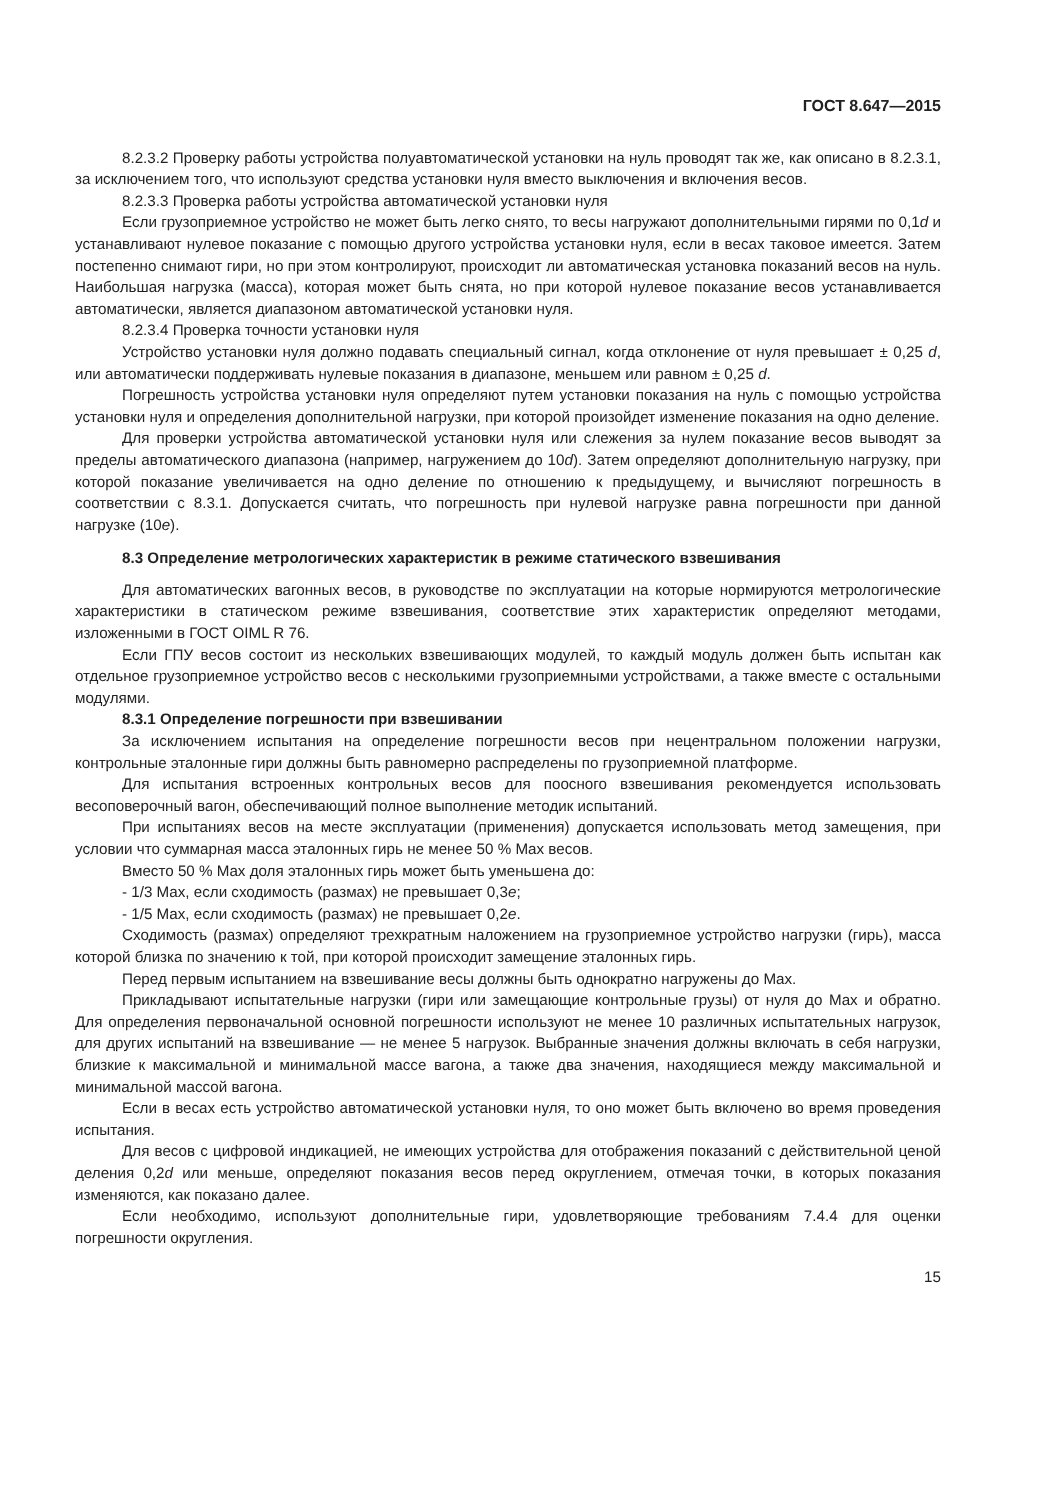ГОСТ 8.647—2015
8.2.3.2 Проверку работы устройства полуавтоматической установки на нуль проводят так же, как описано в 8.2.3.1, за исключением того, что используют средства установки нуля вместо выключения и включения весов.
8.2.3.3 Проверка работы устройства автоматической установки нуля
Если грузоприемное устройство не может быть легко снято, то весы нагружают дополнительными гирями по 0,1d и устанавливают нулевое показание с помощью другого устройства установки нуля, если в весах таковое имеется. Затем постепенно снимают гири, но при этом контролируют, происходит ли автоматическая установка показаний весов на нуль. Наибольшая нагрузка (масса), которая может быть снята, но при которой нулевое показание весов устанавливается автоматически, является диапазоном автоматической установки нуля.
8.2.3.4 Проверка точности установки нуля
Устройство установки нуля должно подавать специальный сигнал, когда отклонение от нуля превышает ± 0,25 d, или автоматически поддерживать нулевые показания в диапазоне, меньшем или равном ± 0,25 d.
Погрешность устройства установки нуля определяют путем установки показания на нуль с помощью устройства установки нуля и определения дополнительной нагрузки, при которой произойдет изменение показания на одно деление.
Для проверки устройства автоматической установки нуля или слежения за нулем показание весов выводят за пределы автоматического диапазона (например, нагружением до 10d). Затем определяют дополнительную нагрузку, при которой показание увеличивается на одно деление по отношению к предыдущему, и вычисляют погрешность в соответствии с 8.3.1. Допускается считать, что погрешность при нулевой нагрузке равна погрешности при данной нагрузке (10e).
8.3 Определение метрологических характеристик в режиме статического взвешивания
Для автоматических вагонных весов, в руководстве по эксплуатации на которые нормируются метрологические характеристики в статическом режиме взвешивания, соответствие этих характеристик определяют методами, изложенными в ГОСТ OIML R 76.
Если ГПУ весов состоит из нескольких взвешивающих модулей, то каждый модуль должен быть испытан как отдельное грузоприемное устройство весов с несколькими грузоприемными устройствами, а также вместе с остальными модулями.
8.3.1 Определение погрешности при взвешивании
За исключением испытания на определение погрешности весов при нецентральном положении нагрузки, контрольные эталонные гири должны быть равномерно распределены по грузоприемной платформе.
Для испытания встроенных контрольных весов для поосного взвешивания рекомендуется использовать весоповерочный вагон, обеспечивающий полное выполнение методик испытаний.
При испытаниях весов на месте эксплуатации (применения) допускается использовать метод замещения, при условии что суммарная масса эталонных гирь не менее 50 % Max весов.
Вместо 50 % Max доля эталонных гирь может быть уменьшена до:
- 1/3 Max, если сходимость (размах) не превышает 0,3e;
- 1/5 Max, если сходимость (размах) не превышает 0,2e.
Сходимость (размах) определяют трехкратным наложением на грузоприемное устройство нагрузки (гирь), масса которой близка по значению к той, при которой происходит замещение эталонных гирь.
Перед первым испытанием на взвешивание весы должны быть однократно нагружены до Max.
Прикладывают испытательные нагрузки (гири или замещающие контрольные грузы) от нуля до Max и обратно. Для определения первоначальной основной погрешности используют не менее 10 различных испытательных нагрузок, для других испытаний на взвешивание — не менее 5 нагрузок. Выбранные значения должны включать в себя нагрузки, близкие к максимальной и минимальной массе вагона, а также два значения, находящиеся между максимальной и минимальной массой вагона.
Если в весах есть устройство автоматической установки нуля, то оно может быть включено во время проведения испытания.
Для весов с цифровой индикацией, не имеющих устройства для отображения показаний с действительной ценой деления 0,2d или меньше, определяют показания весов перед округлением, отмечая точки, в которых показания изменяются, как показано далее.
Если необходимо, используют дополнительные гири, удовлетворяющие требованиям 7.4.4 для оценки погрешности округления.
15